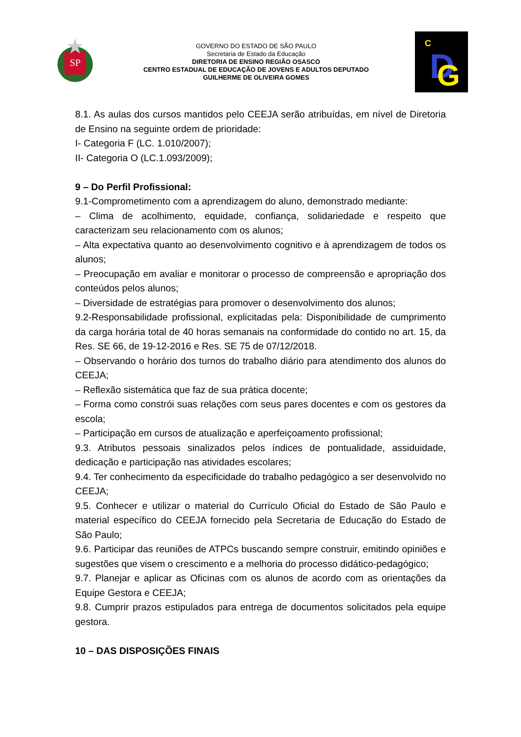SP
GOVERNO DO ESTADO DE SÃO PAULO
Secretaria de Estado da Educação
DIRETORIA DE ENSINO REGIÃO OSASCO
CENTRO ESTADUAL DE EDUCAÇÃO DE JOVENS E ADULTOS DEPUTADO
GUILHERME DE OLIVEIRA GOMES
D
G
C
8.1. As aulas dos cursos mantidos pelo CEEJA serão atribuídas, em nível de Diretoria de Ensino na seguinte ordem de prioridade:
I- Categoria F (LC. 1.010/2007);
II- Categoria O (LC.1.093/2009);
9 – Do Perfil Profissional:
9.1-Comprometimento com a aprendizagem do aluno, demonstrado mediante:
– Clima de acolhimento, equidade, confiança, solidariedade e respeito que caracterizam seu relacionamento com os alunos;
– Alta expectativa quanto ao desenvolvimento cognitivo e à aprendizagem de todos os alunos;
– Preocupação em avaliar e monitorar o processo de compreensão e apropriação dos conteúdos pelos alunos;
– Diversidade de estratégias para promover o desenvolvimento dos alunos;
9.2-Responsabilidade profissional, explicitadas pela: Disponibilidade de cumprimento da carga horária total de 40 horas semanais na conformidade do contido no art. 15, da Res. SE 66, de 19-12-2016 e Res. SE 75 de 07/12/2018.
– Observando o horário dos turnos do trabalho diário para atendimento dos alunos do CEEJA;
– Reflexão sistemática que faz de sua prática docente;
– Forma como constrói suas relações com seus pares docentes e com os gestores da escola;
– Participação em cursos de atualização e aperfeiçoamento profissional;
9.3. Atributos pessoais sinalizados pelos índices de pontualidade, assiduidade, dedicação e participação nas atividades escolares;
9.4. Ter conhecimento da especificidade do trabalho pedagógico a ser desenvolvido no CEEJA;
9.5. Conhecer e utilizar o material do Currículo Oficial do Estado de São Paulo e material específico do CEEJA fornecido pela Secretaria de Educação do Estado de São Paulo;
9.6. Participar das reuniões de ATPCs buscando sempre construir, emitindo opiniões e sugestões que visem o crescimento e a melhoria do processo didático-pedagógico;
9.7. Planejar e aplicar as Oficinas com os alunos de acordo com as orientações da Equipe Gestora e CEEJA;
9.8. Cumprir prazos estipulados para entrega de documentos solicitados pela equipe gestora.
10 – DAS DISPOSIÇÕES FINAIS